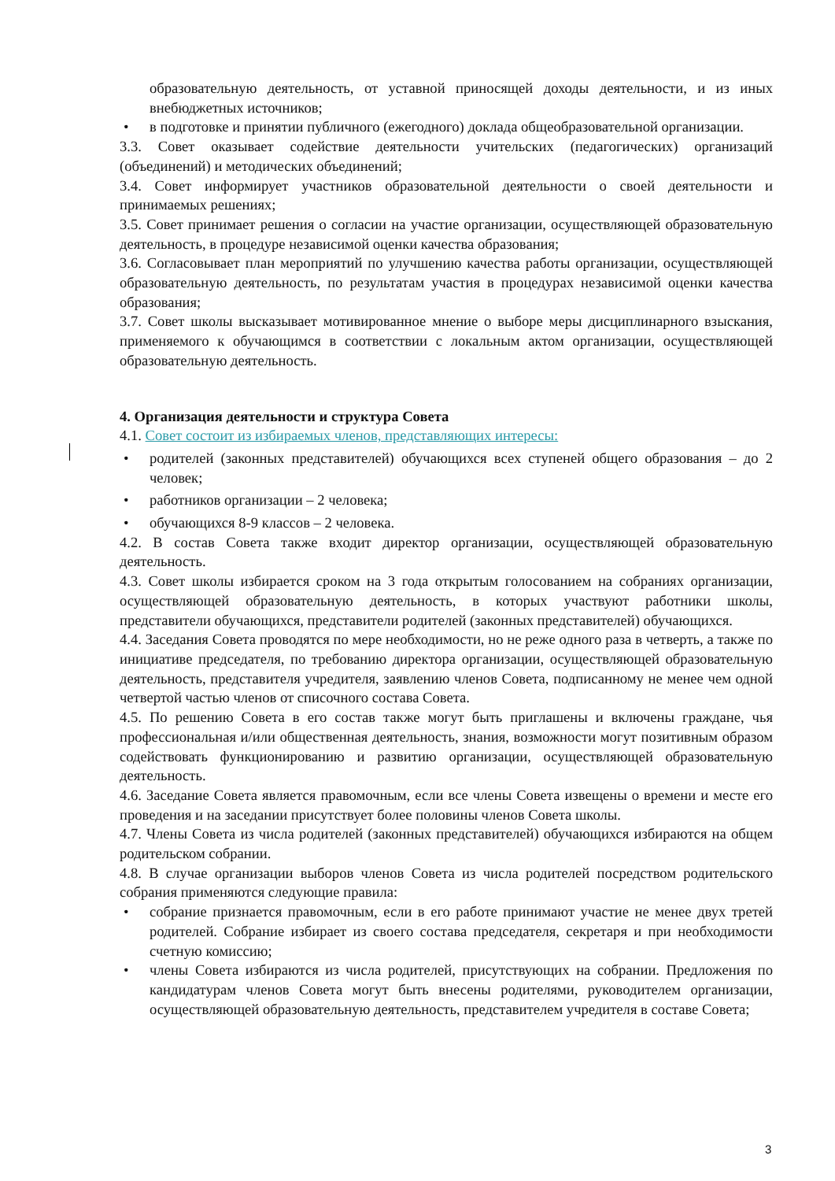образовательную деятельность, от уставной приносящей доходы деятельности, и из иных внебюджетных источников;
• в подготовке и принятии публичного (ежегодного) доклада общеобразовательной организации.
3.3. Совет оказывает содействие деятельности учительских (педагогических) организаций (объединений) и методических объединений;
3.4. Совет информирует участников образовательной деятельности о своей деятельности и принимаемых решениях;
3.5. Совет принимает решения о согласии на участие организации, осуществляющей образовательную деятельность, в процедуре независимой оценки качества образования;
3.6. Согласовывает план мероприятий по улучшению качества работы организации, осуществляющей образовательную деятельность, по результатам участия в процедурах независимой оценки качества образования;
3.7. Совет школы высказывает мотивированное мнение о выборе меры дисциплинарного взыскания, применяемого к обучающимся в соответствии с локальным актом организации, осуществляющей образовательную деятельность.
4. Организация деятельности и структура Совета
4.1. Совет состоит из избираемых членов, представляющих интересы:
• родителей (законных представителей) обучающихся всех ступеней общего образования – до 2 человек;
• работников организации – 2 человека;
• обучающихся 8-9 классов – 2 человека.
4.2. В состав Совета также входит директор организации, осуществляющей образовательную деятельность.
4.3. Совет школы избирается сроком на 3 года открытым голосованием на собраниях организации, осуществляющей образовательную деятельность, в которых участвуют работники школы, представители обучающихся, представители родителей (законных представителей) обучающихся.
4.4. Заседания Совета проводятся по мере необходимости, но не реже одного раза в четверть, а также по инициативе председателя, по требованию директора организации, осуществляющей образовательную деятельность, представителя учредителя, заявлению членов Совета, подписанному не менее чем одной четвертой частью членов от списочного состава Совета.
4.5. По решению Совета в его состав также могут быть приглашены и включены граждане, чья профессиональная и/или общественная деятельность, знания, возможности могут позитивным образом содействовать функционированию и развитию организации, осуществляющей образовательную деятельность.
4.6. Заседание Совета является правомочным, если все члены Совета извещены о времени и месте его проведения и на заседании присутствует более половины членов Совета школы.
4.7. Члены Совета из числа родителей (законных представителей) обучающихся избираются на общем родительском собрании.
4.8. В случае организации выборов членов Совета из числа родителей посредством родительского собрания применяются следующие правила:
• собрание признается правомочным, если в его работе принимают участие не менее двух третей родителей. Собрание избирает из своего состава председателя, секретаря и при необходимости счетную комиссию;
• члены Совета избираются из числа родителей, присутствующих на собрании. Предложения по кандидатурам членов Совета могут быть внесены родителями, руководителем организации, осуществляющей образовательную деятельность, представителем учредителя в составе Совета;
3